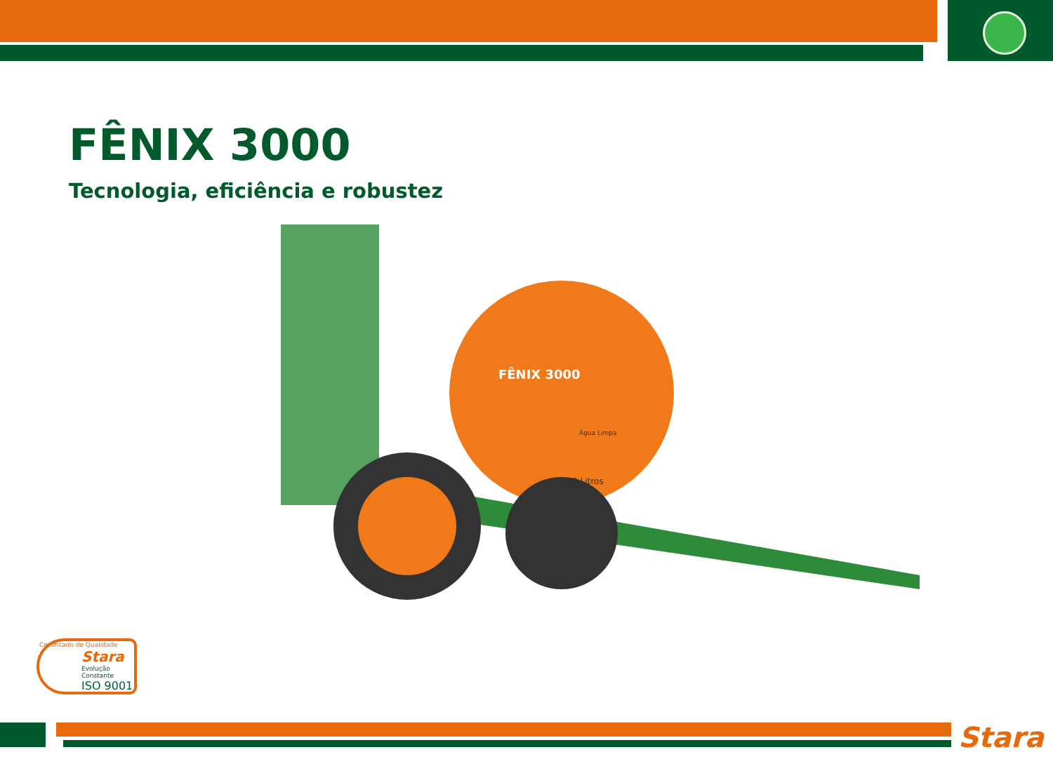FÊNIX 3000
Tecnologia, eficiência e robustez
FÊNIX 3000
300 Litros
Água Limpa
Certificado de Qualidade
Stara
Evolução Constante
ISO 9001
Stara